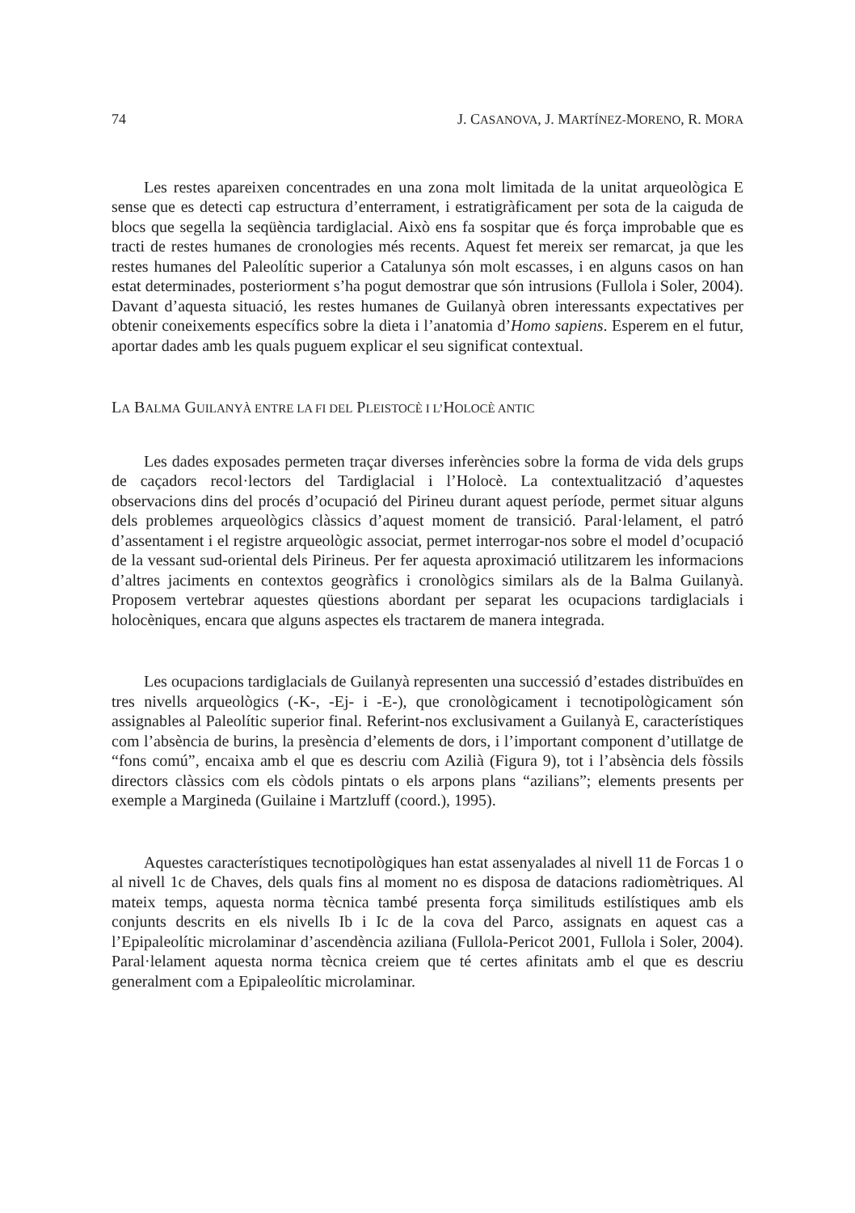74 J. CASANOVA, J. MARTÍNEZ-MORENO, R. MORA
Les restes apareixen concentrades en una zona molt limitada de la unitat arqueològica E sense que es detecti cap estructura d’enterrament, i estratigràficament per sota de la caiguda de blocs que segella la seqüència tardiglacial. Això ens fa sospitar que és força improbable que es tracti de restes humanes de cronologies més recents. Aquest fet mereix ser remarcat, ja que les restes humanes del Paleolític superior a Catalunya són molt escasses, i en alguns casos on han estat determinades, posteriorment s’ha pogut demostrar que són intrusions (Fullola i Soler, 2004). Davant d’aquesta situació, les restes humanes de Guilanyà obren interessants expectatives per obtenir coneixements específics sobre la dieta i l’anatomia d’Homo sapiens. Esperem en el futur, aportar dades amb les quals puguem explicar el seu significat contextual.
LA BALMA GUILANYÀ ENTRE LA FI DEL PLEISTOCÈ I L’HOLOCÈ ANTIC
Les dades exposades permeten traçar diverses inferències sobre la forma de vida dels grups de caçadors recol·lectors del Tardiglacial i l’Holocè. La contextualització d’aquestes observacions dins del procés d’ocupació del Pirineu durant aquest període, permet situar alguns dels problemes arqueològics clàssics d’aquest moment de transició. Paral·lelament, el patró d’assentament i el registre arqueològic associat, permet interrogar-nos sobre el model d’ocupació de la vessant sud-oriental dels Pirineus. Per fer aquesta aproximació utilitzarem les informacions d’altres jaciments en contextos geogràfics i cronològics similars als de la Balma Guilanyà. Proposem vertebrar aquestes qüestions abordant per separat les ocupacions tardiglacials i holocèniques, encara que alguns aspectes els tractarem de manera integrada.
Les ocupacions tardiglacials de Guilanyà representen una successió d’estades distribuïdes en tres nivells arqueològics (-K-, -Ej- i -E-), que cronològicament i tecnotipològicament són assignables al Paleolític superior final. Referint-nos exclusivament a Guilanyà E, característiques com l’absència de burins, la presència d’elements de dors, i l’important component d’utillatge de “fons comú”, encaixa amb el que es descriu com Azilià (Figura 9), tot i l’absència dels fòssils directors clàssics com els còdols pintats o els arpons plans “azilians”; elements presents per exemple a Margineda (Guilaine i Martzluff (coord.), 1995).
Aquestes característiques tecnotipològiques han estat assenyalades al nivell 11 de Forcas 1 o al nivell 1c de Chaves, dels quals fins al moment no es disposa de datacions radiomètriques. Al mateix temps, aquesta norma tècnica també presenta força similituds estilístiques amb els conjunts descrits en els nivells Ib i Ic de la cova del Parco, assignats en aquest cas a l’Epipaleolític microlaminar d’ascendència aziliana (Fullola-Pericot 2001, Fullola i Soler, 2004). Paral·lelament aquesta norma tècnica creiem que té certes afinitats amb el que es descriu generalment com a Epipaleolític microlaminar.